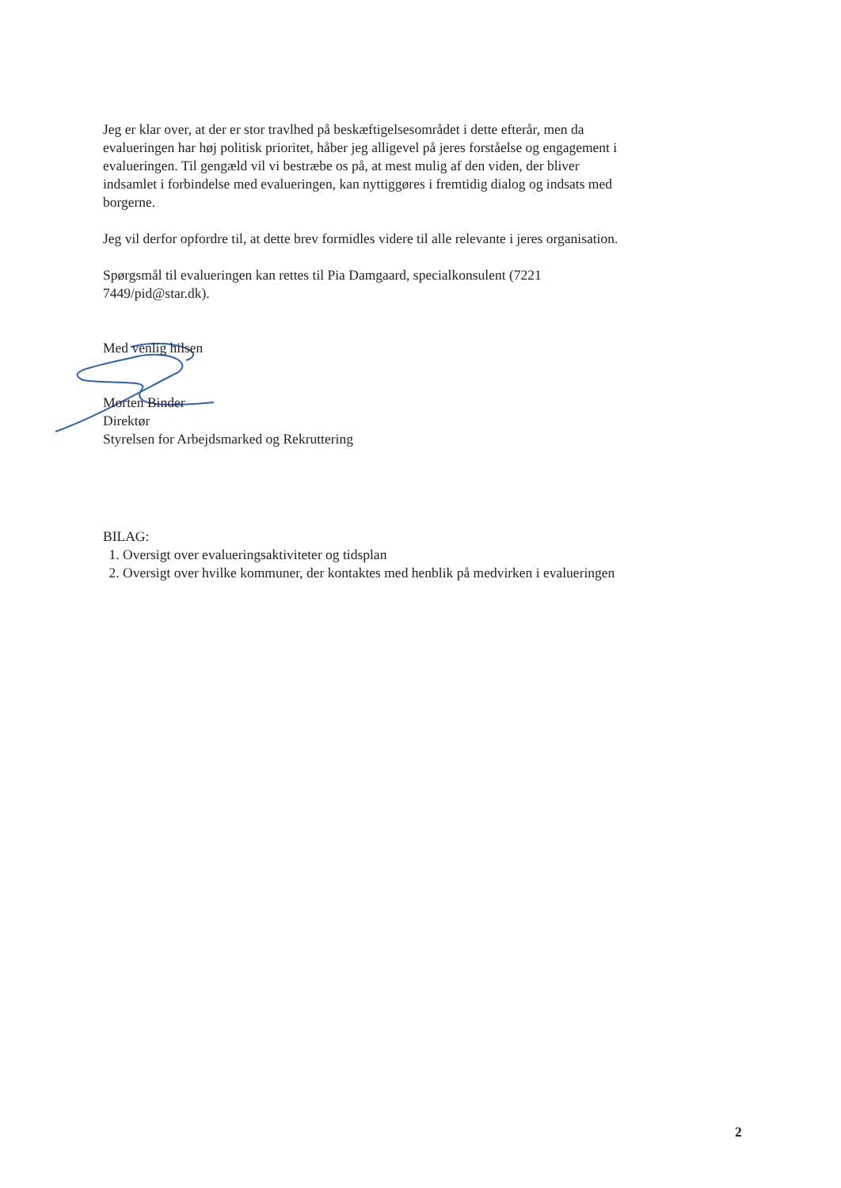Jeg er klar over, at der er stor travlhed på beskæftigelsesområdet i dette efterår, men da evalueringen har høj politisk prioritet, håber jeg alligevel på jeres forståelse og engagement i evalueringen. Til gengæld vil vi bestræbe os på, at mest mulig af den viden, der bliver indsamlet i forbindelse med evalueringen, kan nyttiggøres i fremtidig dialog og indsats med borgerne.
Jeg vil derfor opfordre til, at dette brev formidles videre til alle relevante i jeres organisation.
Spørgsmål til evalueringen kan rettes til Pia Damgaard, specialkonsulent (7221 7449/pid@star.dk).
Med venlig hilsen
Morten Binder
Direktør
Styrelsen for Arbejdsmarked og Rekruttering
BILAG:
1. Oversigt over evalueringsaktiviteter og tidsplan
2. Oversigt over hvilke kommuner, der kontaktes med henblik på medvirken i evalueringen
2